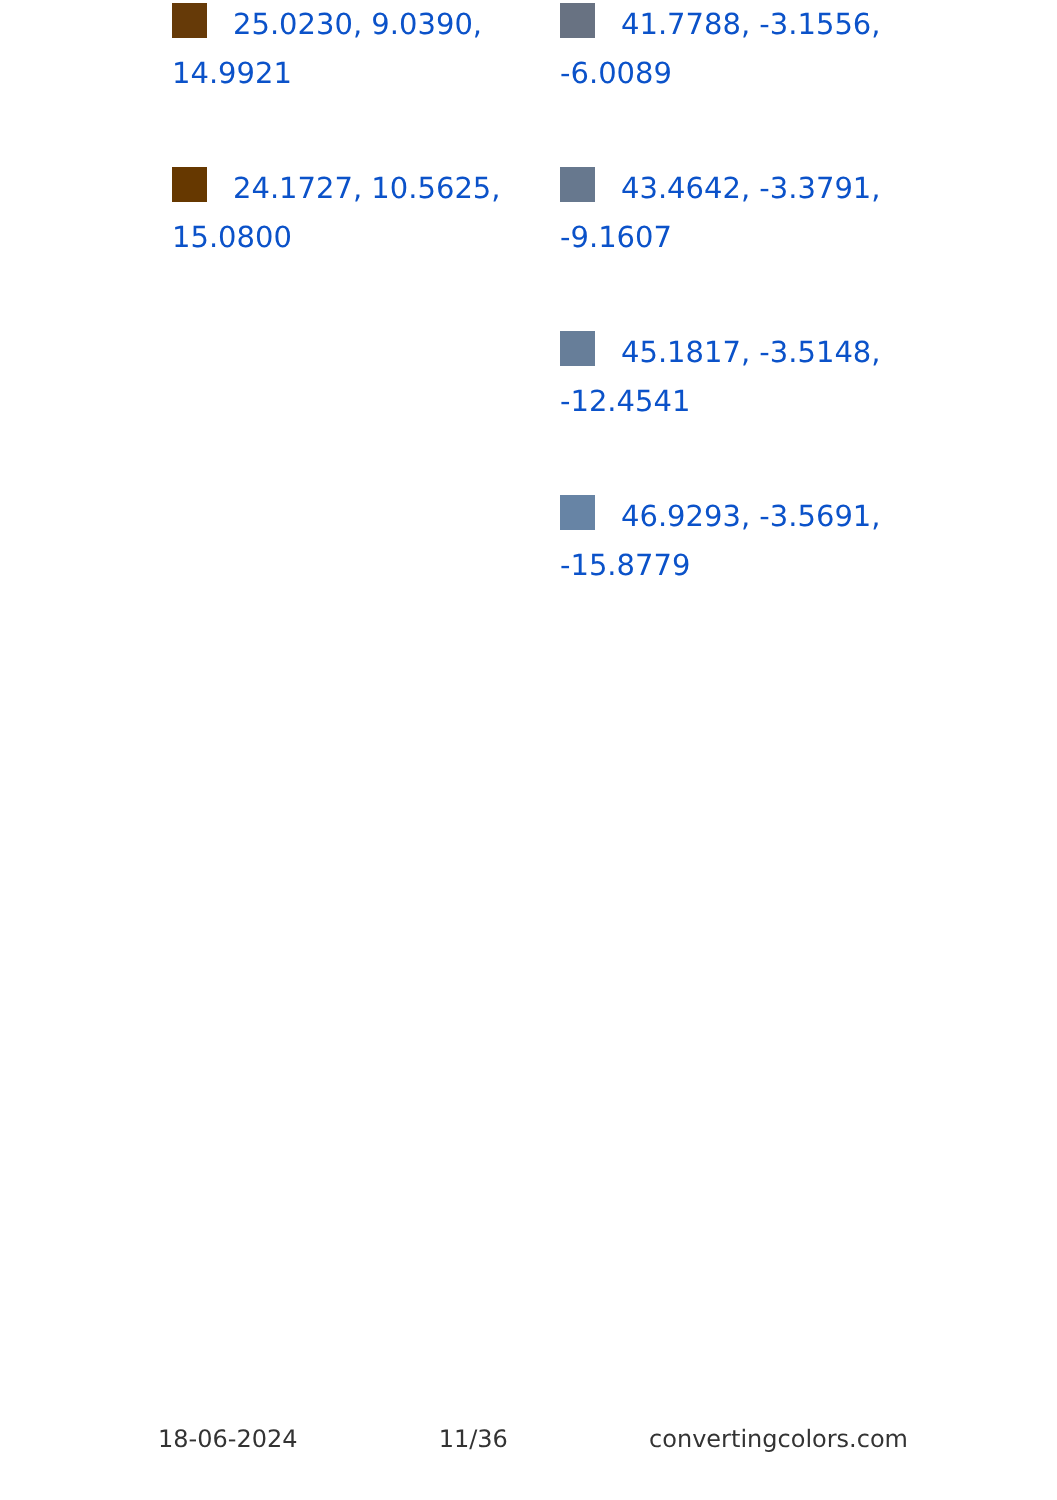25.0230, 9.0390, 14.9921
24.1727, 10.5625, 15.0800
41.7788, -3.1556, -6.0089
43.4642, -3.3791, -9.1607
45.1817, -3.5148, -12.4541
46.9293, -3.5691, -15.8779
18-06-2024 11/36 convertingcolors.com